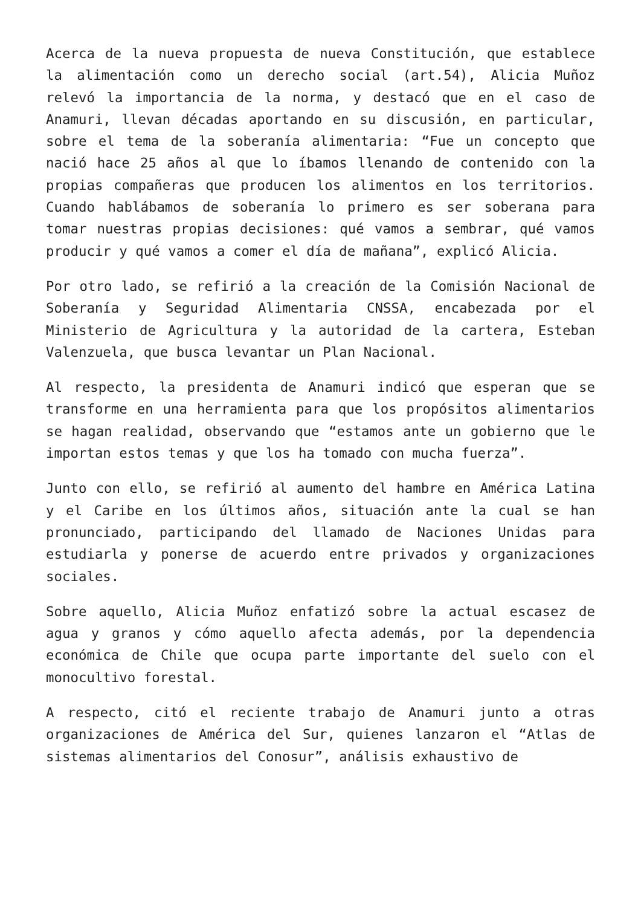Acerca de la nueva propuesta de nueva Constitución, que establece la alimentación como un derecho social (art.54), Alicia Muñoz relevó la importancia de la norma, y destacó que en el caso de Anamuri, llevan décadas aportando en su discusión, en particular, sobre el tema de la soberanía alimentaria: “Fue un concepto que nació hace 25 años al que lo íbamos llenando de contenido con la propias compañeras que producen los alimentos en los territorios. Cuando hablábamos de soberanía lo primero es ser soberana para tomar nuestras propias decisiones: qué vamos a sembrar, qué vamos producir y qué vamos a comer el día de mañana”, explicó Alicia.
Por otro lado, se refirió a la creación de la Comisión Nacional de Soberanía y Seguridad Alimentaria CNSSA, encabezada por el Ministerio de Agricultura y la autoridad de la cartera, Esteban Valenzuela, que busca levantar un Plan Nacional.
Al respecto, la presidenta de Anamuri indicó que esperan que se transforme en una herramienta para que los propósitos alimentarios se hagan realidad, observando que “estamos ante un gobierno que le importan estos temas y que los ha tomado con mucha fuerza”.
Junto con ello, se refirió al aumento del hambre en América Latina y el Caribe en los últimos años, situación ante la cual se han pronunciado, participando del llamado de Naciones Unidas para estudiarla y ponerse de acuerdo entre privados y organizaciones sociales.
Sobre aquello, Alicia Muñoz enfatizó sobre la actual escasez de agua y granos y cómo aquello afecta además, por la dependencia económica de Chile que ocupa parte importante del suelo con el monocultivo forestal.
A respecto, citó el reciente trabajo de Anamuri junto a otras organizaciones de América del Sur, quienes lanzaron el “Atlas de sistemas alimentarios del Conosur”, análisis exhaustivo de